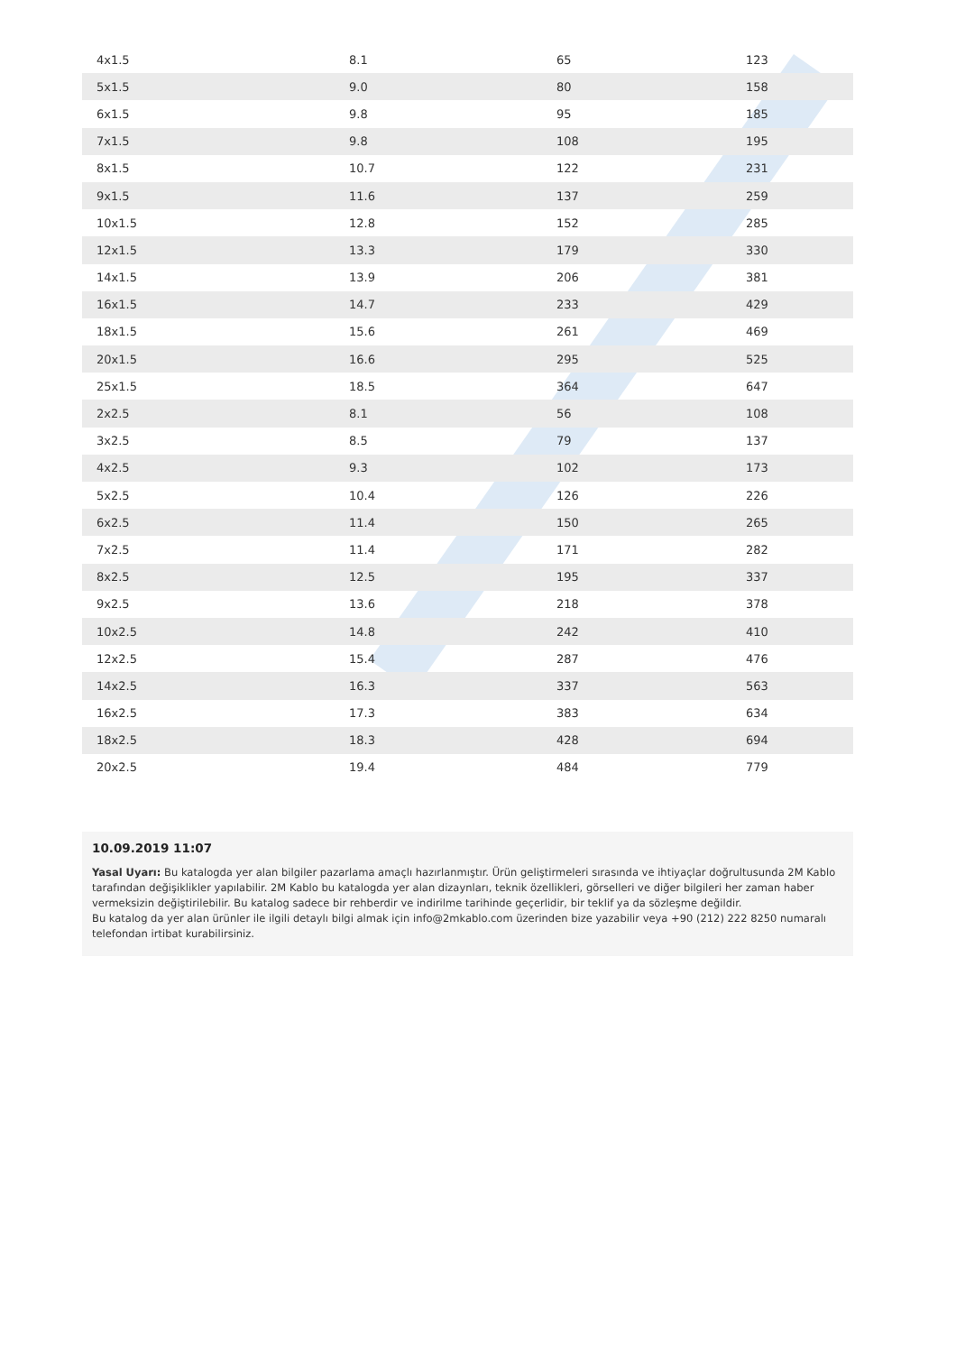| 4x1.5 | 8.1 | 65 | 123 |
| 5x1.5 | 9.0 | 80 | 158 |
| 6x1.5 | 9.8 | 95 | 185 |
| 7x1.5 | 9.8 | 108 | 195 |
| 8x1.5 | 10.7 | 122 | 231 |
| 9x1.5 | 11.6 | 137 | 259 |
| 10x1.5 | 12.8 | 152 | 285 |
| 12x1.5 | 13.3 | 179 | 330 |
| 14x1.5 | 13.9 | 206 | 381 |
| 16x1.5 | 14.7 | 233 | 429 |
| 18x1.5 | 15.6 | 261 | 469 |
| 20x1.5 | 16.6 | 295 | 525 |
| 25x1.5 | 18.5 | 364 | 647 |
| 2x2.5 | 8.1 | 56 | 108 |
| 3x2.5 | 8.5 | 79 | 137 |
| 4x2.5 | 9.3 | 102 | 173 |
| 5x2.5 | 10.4 | 126 | 226 |
| 6x2.5 | 11.4 | 150 | 265 |
| 7x2.5 | 11.4 | 171 | 282 |
| 8x2.5 | 12.5 | 195 | 337 |
| 9x2.5 | 13.6 | 218 | 378 |
| 10x2.5 | 14.8 | 242 | 410 |
| 12x2.5 | 15.4 | 287 | 476 |
| 14x2.5 | 16.3 | 337 | 563 |
| 16x2.5 | 17.3 | 383 | 634 |
| 18x2.5 | 18.3 | 428 | 694 |
| 20x2.5 | 19.4 | 484 | 779 |
10.09.2019 11:07
Yasal Uyarı: Bu katalogda yer alan bilgiler pazarlama amaçlı hazırlanmıştır. Ürün geliştirmeleri sırasında ve ihtiyaçlar doğrultusunda 2M Kablo tarafından değişiklikler yapılabilir. 2M Kablo bu katalogda yer alan dizaynları, teknik özellikleri, görselleri ve diğer bilgileri her zaman haber vermeksizin değiştirilebilir. Bu katalog sadece bir rehberdir ve indirilme tarihinde geçerlidir, bir teklif ya da sözleşme değildir.
Bu katalog da yer alan ürünler ile ilgili detaylı bilgi almak için info@2mkablo.com üzerinden bize yazabilir veya +90 (212) 222 8250 numaralı telefondan irtibat kurabilirsiniz.